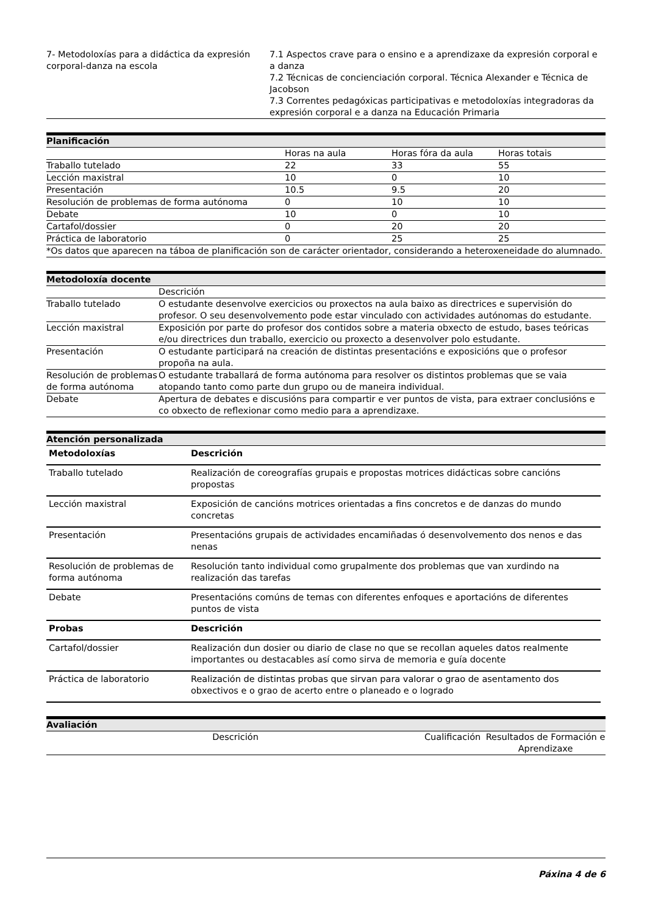| 7- Metodoloxías para a didáctica da expresión corporal-danza na escola | 7.1 Aspectos crave para o ensino e a aprendizaxe da expresión corporal e a danza 7.2 Técnicas de concienciación corporal. Técnica Alexander e Técnica de Jacobson 7.3 Correntes pedagóxicas participativas e metodoloxías integradoras da expresión corporal e a danza na Educación Primaria |
Planificación
| | Horas na aula | Horas fóra da aula | Horas totais |
| Traballo tutelado | 22 | 33 | 55 |
| Lección maxistral | 10 | 0 | 10 |
| Presentación | 10.5 | 9.5 | 20 |
| Resolución de problemas de forma autónoma | 0 | 10 | 10 |
| Debate | 10 | 0 | 10 |
| Cartafol/dossier | 0 | 20 | 20 |
| Práctica de laboratorio | 0 | 25 | 25 |
| *Os datos que aparecen na táboa de planificación son de carácter orientador, considerando a heteroxeneidade do alumnado. | | | |
Metodoloxía docente
| | Descrición |
| Traballo tutelado | O estudante desenvolve exercicios ou proxectos na aula baixo as directrices e supervisión do profesor. O seu desenvolvemento pode estar vinculado con actividades autónomas do estudante. |
| Lección maxistral | Exposición por parte do profesor dos contidos sobre a materia obxecto de estudo, bases teóricas e/ou directrices dun traballo, exercicio ou proxecto a desenvolver polo estudante. |
| Presentación | O estudante participará na creación de distintas presentacións e exposicións que o profesor propoña na aula. |
| Resolución de problemas de forma autónoma | O estudante traballará de forma autónoma para resolver os distintos problemas que se vaia atopando tanto como parte dun grupo ou de maneira individual. |
| Debate | Apertura de debates e discusións para compartir e ver puntos de vista, para extraer conclusións e co obxecto de reflexionar como medio para a aprendizaxe. |
Atención personalizada
| Metodoloxías | Descrición |
| --- | --- |
| Traballo tutelado | Realización de coreografías grupais e propostas motrices didácticas sobre cancións propostas |
| Lección maxistral | Exposición de cancións motrices orientadas a fins concretos e de danzas do mundo concretas |
| Presentación | Presentacións grupais de actividades encamiñadas ó desenvolvemento dos nenos e das nenas |
| Resolución de problemas de forma autónoma | Resolución tanto individual como grupalmente dos problemas que van xurdindo na realización das tarefas |
| Debate | Presentacións comúns de temas con diferentes enfoques e aportacións de diferentes puntos de vista |
| Probas | Descrición |
| Cartafol/dossier | Realización dun dosier ou diario de clase no que se recollan aqueles datos realmente importantes ou destacables así como sirva de memoria e guía docente |
| Práctica de laboratorio | Realización de distintas probas que sirvan para valorar o grao de asentamento dos obxectivos e o grao de acerto entre o planeado e o logrado |
Avaliación
| Descrición | Cualificación | Resultados de Formación e Aprendizaxe |
Páxina 4 de 6